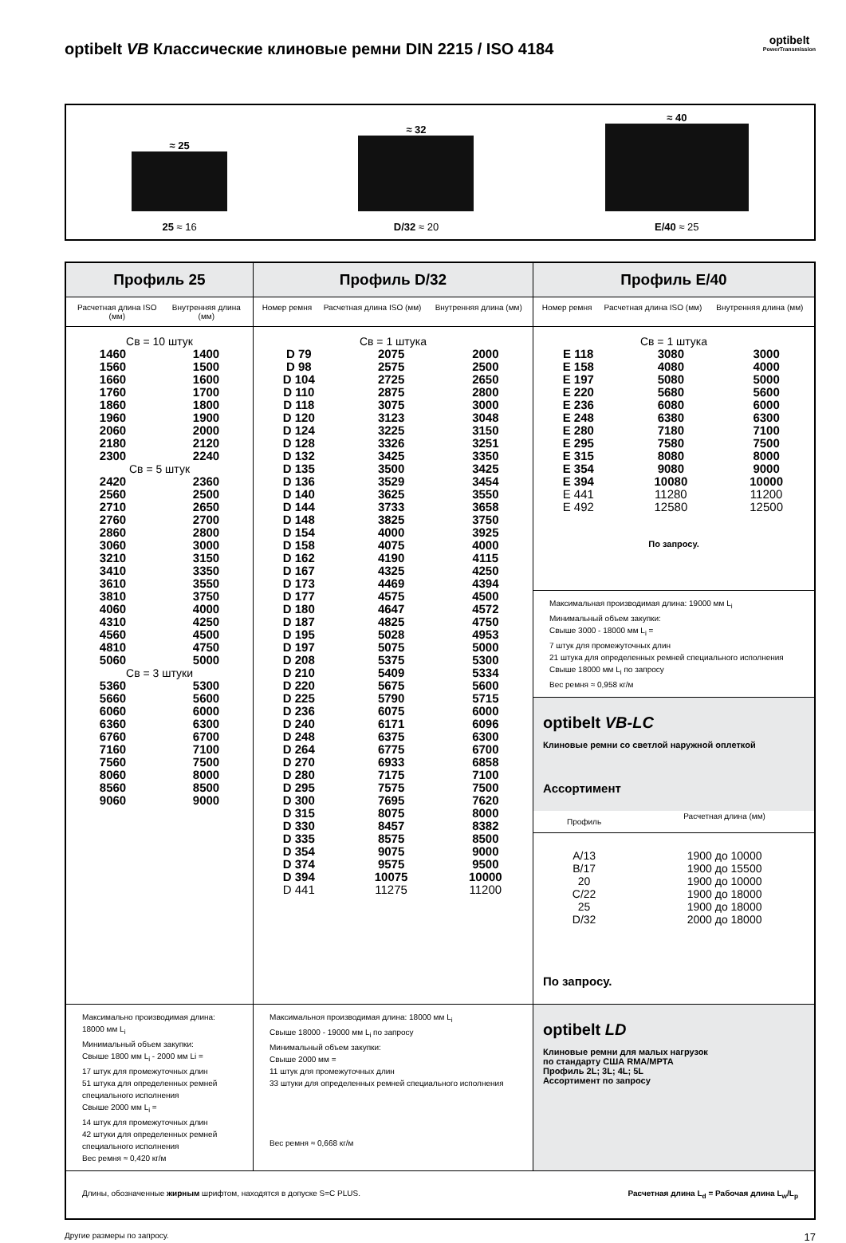optibelt VB Классические клиновые ремни DIN 2215 / ISO 4184 optibelt
PowerTransmission
≈ 25
25 ≈ 16
≈ 32
D/32 ≈ 20
≈ 40
E/40 ≈ 25
| Профиль 25 | Профиль D/32 | Профиль E/40 |
| --- | --- | --- |
| / Расчетная длина ISO (мм) / Внутренняя длина (мм) / | / Номер ремня / Расчетная длина ISO (мм) / Внутренняя длина (мм) / | / Номер ремня / Расчетная длина ISO (мм) / Внутренняя длина (мм) / |
| Св = 10 штук / 1460 / 1400 / / 1560 / 1500 / / 1660 / 1600 / / 1760 / 1700 / / 1860 / 1800 / / 1960 / 1900 / / 2060 / 2000 / / 2180 / 2120 / / 2300 / 2240 / Св = 5 штук / 2420 / 2360 / / 2560 / 2500 / / 2710 / 2650 / / 2760 / 2700 / / 2860 / 2800 / / 3060 / 3000 / / 3210 / 3150 / / 3410 / 3350 / / 3610 / 3550 / / 3810 / 3750 / / 4060 / 4000 / / 4310 / 4250 / / 4560 / 4500 / / 4810 / 4750 / / 5060 / 5000 / Св = 3 штуки / 5360 / 5300 / / 5660 / 5600 / / 6060 / 6000 / / 6360 / 6300 / / 6760 / 6700 / / 7160 / 7100 / / 7560 / 7500 / / 8060 / 8000 / / 8560 / 8500 / / 9060 / 9000 / | Св = 1 штука / D 79 / 2075 / 2000 / / D 98 / 2575 / 2500 / / D 104 / 2725 / 2650 / / D 110 / 2875 / 2800 / / D 118 / 3075 / 3000 / / D 120 / 3123 / 3048 / / D 124 / 3225 / 3150 / / D 128 / 3326 / 3251 / / D 132 / 3425 / 3350 / / D 135 / 3500 / 3425 / / D 136 / 3529 / 3454 / / D 140 / 3625 / 3550 / / D 144 / 3733 / 3658 / / D 148 / 3825 / 3750 / / D 154 / 4000 / 3925 / / D 158 / 4075 / 4000 / / D 162 / 4190 / 4115 / / D 167 / 4325 / 4250 / / D 173 / 4469 / 4394 / / D 177 / 4575 / 4500 / / D 180 / 4647 / 4572 / / D 187 / 4825 / 4750 / / D 195 / 5028 / 4953 / / D 197 / 5075 / 5000 / / D 208 / 5375 / 5300 / / D 210 / 5409 / 5334 / / D 220 / 5675 / 5600 / / D 225 / 5790 / 5715 / / D 236 / 6075 / 6000 / / D 240 / 6171 / 6096 / / D 248 / 6375 / 6300 / / D 264 / 6775 / 6700 / / D 270 / 6933 / 6858 / / D 280 / 7175 / 7100 / / D 295 / 7575 / 7500 / / D 300 / 7695 / 7620 / / D 315 / 8075 / 8000 / / D 330 / 8457 / 8382 / / D 335 / 8575 / 8500 / / D 354 / 9075 / 9000 / / D 374 / 9575 / 9500 / / D 394 / 10075 / 10000 / / D 441 / 11275 / 11200 / | Св = 1 штука / E 118 / 3080 / 3000 / / E 158 / 4080 / 4000 / / E 197 / 5080 / 5000 / / E 220 / 5680 / 5600 / / E 236 / 6080 / 6000 / / E 248 / 6380 / 6300 / / E 280 / 7180 / 7100 / / E 295 / 7580 / 7500 / / E 315 / 8080 / 8000 / / E 354 / 9080 / 9000 / / E 394 / 10080 / 10000 / / E 441 / 11280 / 11200 / / E 492 / 12580 / 12500 / По запросу. |
| | | Максимальная производимая длина: 19000 мм L<sub>i</sub> Минимальный объем закупки: Свыше 3000 - 18000 мм L<sub>i</sub> = 7 штук для промежуточных длин 21 штука для определенных ремней специального исполнения Свыше 18000 мм L<sub>i</sub> по запросу Вес ремня ≈ 0,958 кг/м |
| | | optibelt VB-LC Клиновые ремни со светлой наружной оплеткой Ассортимент / Профиль / Расчетная длина (мм) / / --- / --- / / A/13 B/17 20 C/22 25 D/32 / 1900 до 10000 1900 до 15500 1900 до 10000 1900 до 18000 1900 до 18000 2000 до 18000 / По запросу. |
| Максимально производимая длина: 18000 мм L<sub>i</sub> Минимальный объем закупки: Свыше 1800 мм L<sub>i</sub> - 2000 мм Li = 17 штук для промежуточных длин 51 штука для определенных ремней специального исполнения Свыше 2000 мм L<sub>i</sub> = 14 штук для промежуточных длин 42 штуки для определенных ремней специального исполнения Вес ремня ≈ 0,420 кг/м | Максимальноя производимая длина: 18000 мм L<sub>i</sub> Свыше 18000 - 19000 мм L<sub>i</sub> по запросу Минимальный объем закупки: Свыше 2000 мм = 11 штук для промежуточных длин 33 штуки для определенных ремней специального исполнения Вес ремня ≈ 0,668 кг/м | optibelt LD Клиновые ремни для малых нагрузок по стандарту США RMA/MPTA Профиль 2L; 3L; 4L; 5L Ассортимент по запросу |
| Длины, обозначенные жирным шрифтом, находятся в допуске S=C PLUS. Расчетная длина L<sub>d</sub> = Рабочая длина L<sub>w</sub>/L<sub>p</sub> | | |
Другие размеры по запросу. 17